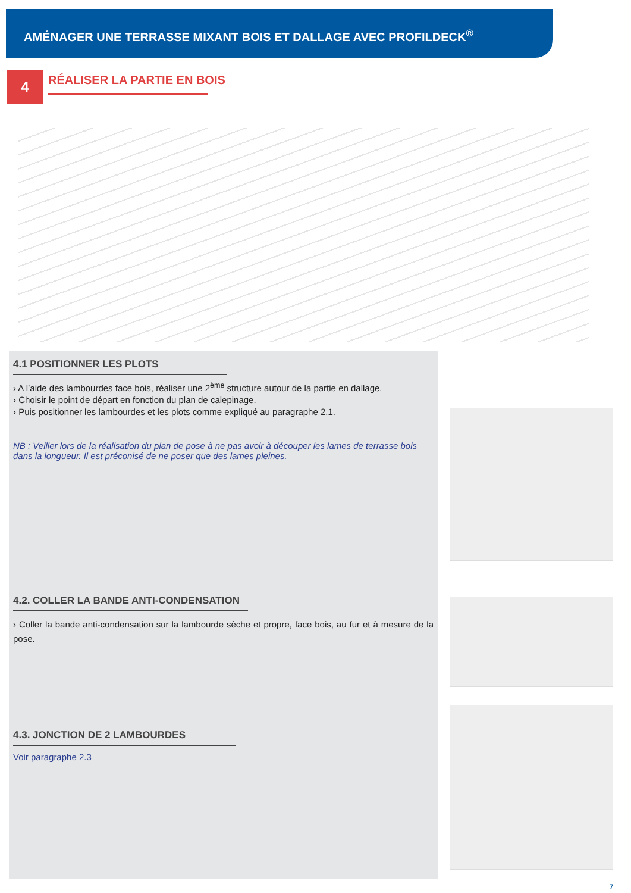AMÉNAGER UNE TERRASSE MIXANT BOIS ET DALLAGE AVEC PROFILDECK<sup>®</sup>
4
RÉALISER LA PARTIE EN BOIS
4.1 POSITIONNER LES PLOTS
› A l’aide des lambourdes face bois, réaliser une 2<sup>ème</sup> structure autour de la partie en dallage.
› Choisir le point de départ en fonction du plan de calepinage.
› Puis positionner les lambourdes et les plots comme expliqué au paragraphe 2.1.
NB : Veiller lors de la réalisation du plan de pose à ne pas avoir à découper les lames de terrasse bois dans la longueur. Il est préconisé de ne poser que des lames pleines.
4.2. COLLER LA BANDE ANTI-CONDENSATION
› Coller la bande anti-condensation sur la lambourde sèche et propre, face bois, au fur et à mesure de la pose.
4.3. JONCTION DE 2 LAMBOURDES
Voir paragraphe 2.3
7